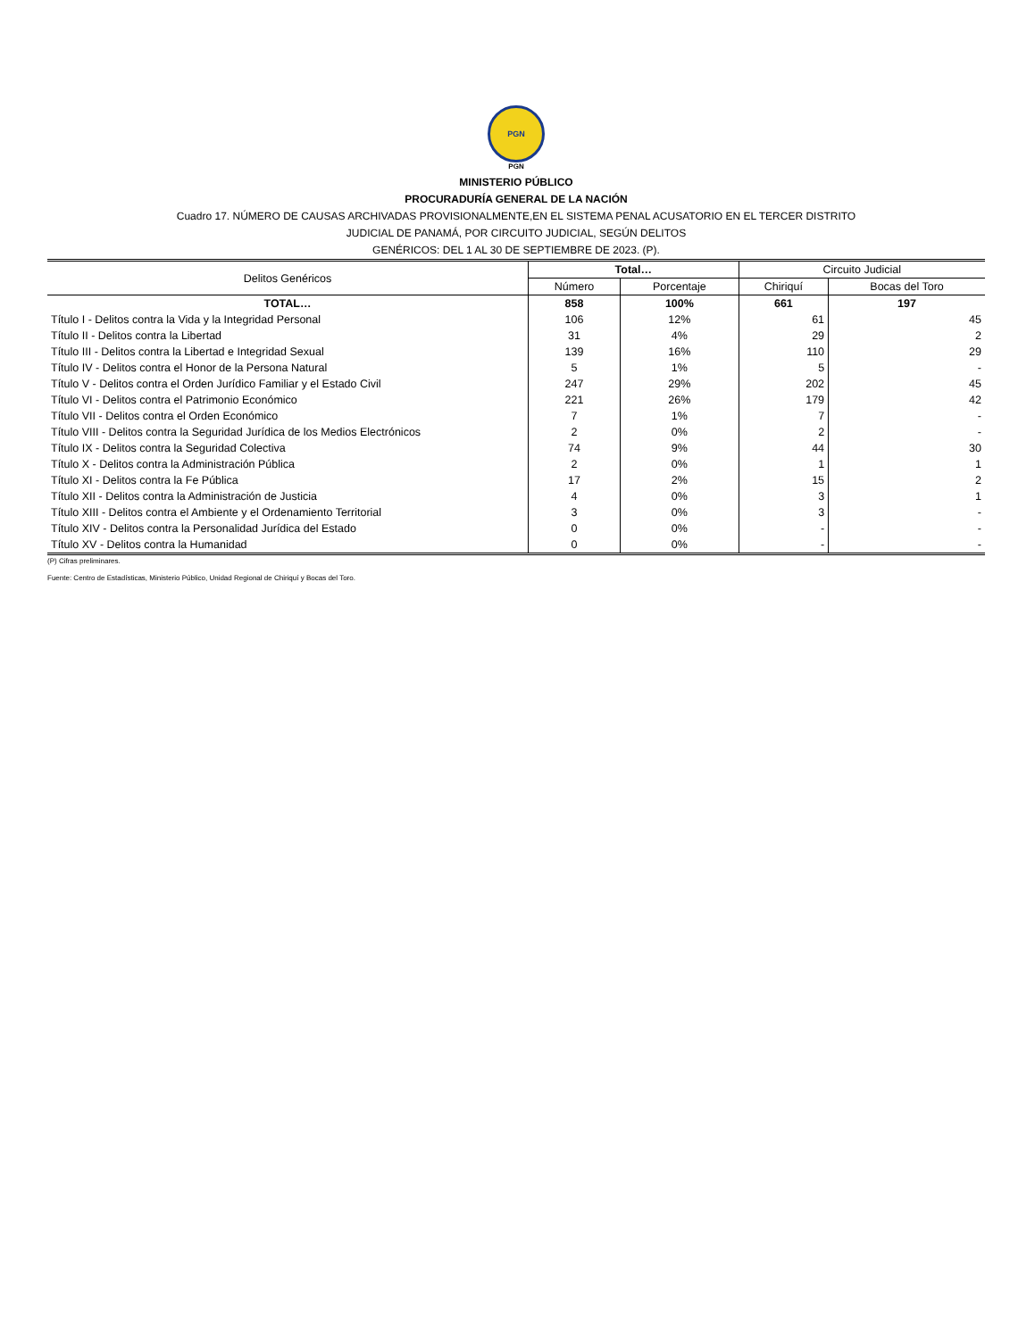PGN
PGN
MINISTERIO PÚBLICO
PROCURADURÍA GENERAL DE LA NACIÓN
Cuadro 17. NÚMERO DE CAUSAS ARCHIVADAS PROVISIONALMENTE,EN EL SISTEMA PENAL ACUSATORIO EN EL TERCER DISTRITO
JUDICIAL DE PANAMÁ, POR CIRCUITO JUDICIAL, SEGÚN DELITOS
GENÉRICOS: DEL 1 AL 30 DE SEPTIEMBRE DE 2023. (P).
| Delitos Genéricos | Total… | | Circuito Judicial | |
| --- | --- | --- | --- | --- |
| | Número | Porcentaje | Chiriquí | Bocas del Toro |
| TOTAL… | 858 | 100% | 661 | 197 |
| Título I - Delitos contra la Vida y la Integridad Personal | 106 | 12% | 61 | 45 |
| Título II - Delitos contra la Libertad | 31 | 4% | 29 | 2 |
| Título III - Delitos contra la Libertad e Integridad Sexual | 139 | 16% | 110 | 29 |
| Título IV - Delitos contra el Honor de la Persona Natural | 5 | 1% | 5 | - |
| Título V - Delitos contra el Orden Jurídico Familiar y el Estado Civil | 247 | 29% | 202 | 45 |
| Título VI - Delitos contra el Patrimonio Económico | 221 | 26% | 179 | 42 |
| Título VII - Delitos contra el Orden Económico | 7 | 1% | 7 | - |
| Título VIII - Delitos contra la Seguridad Jurídica de los Medios Electrónicos | 2 | 0% | 2 | - |
| Título IX - Delitos contra la Seguridad Colectiva | 74 | 9% | 44 | 30 |
| Título X - Delitos contra la Administración Pública | 2 | 0% | 1 | 1 |
| Título XI - Delitos contra la Fe Pública | 17 | 2% | 15 | 2 |
| Título XII - Delitos contra la Administración de Justicia | 4 | 0% | 3 | 1 |
| Título XIII - Delitos contra el Ambiente y el Ordenamiento Territorial | 3 | 0% | 3 | - |
| Título XIV - Delitos contra la Personalidad Jurídica del Estado | 0 | 0% | - | - |
| Título XV - Delitos contra la Humanidad | 0 | 0% | - | - |
(P) Cifras preliminares.
Fuente: Centro de Estadísticas, Ministerio Público, Unidad Regional de Chiriquí y Bocas del Toro.